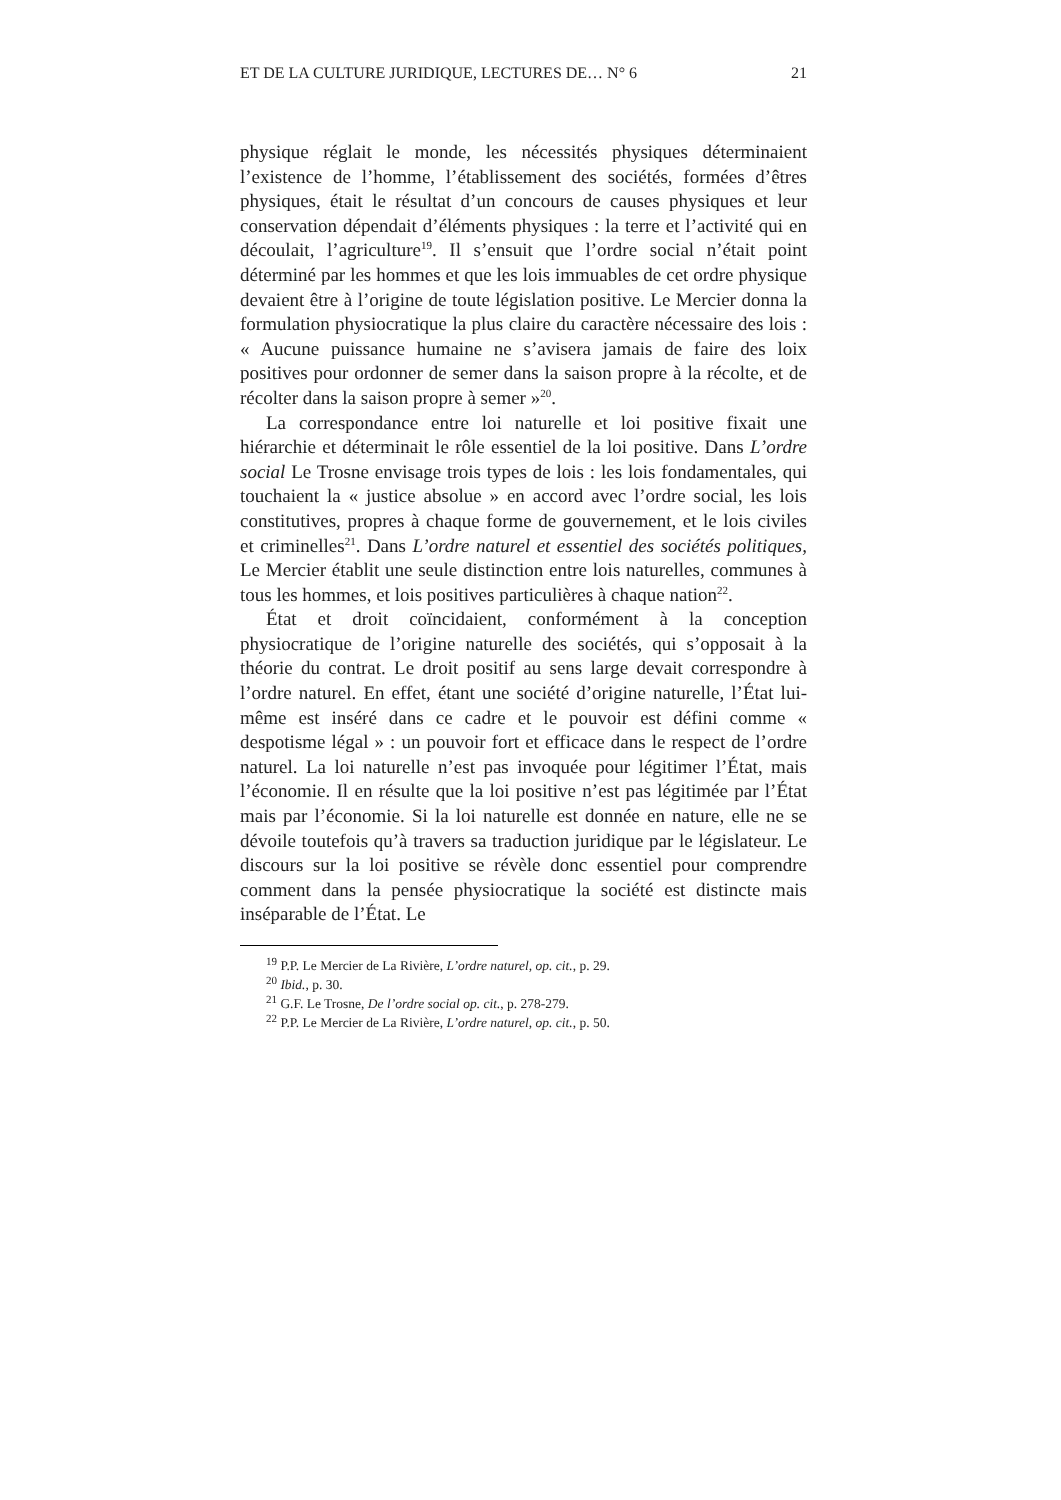ET DE LA CULTURE JURIDIQUE, LECTURES DE… N° 6 21
physique réglait le monde, les nécessités physiques déterminaient l’existence de l’homme, l’établissement des sociétés, formées d’êtres physiques, était le résultat d’un concours de causes physiques et leur conservation dépendait d’éléments physiques : la terre et l’activité qui en découlait, l’agriculture<sup>19</sup>. Il s’ensuit que l’ordre social n’était point déterminé par les hommes et que les lois immuables de cet ordre physique devaient être à l’origine de toute législation positive. Le Mercier donna la formulation physiocratique la plus claire du caractère nécessaire des lois : « Aucune puissance humaine ne s’avisera jamais de faire des loix positives pour ordonner de semer dans la saison propre à la récolte, et de récolter dans la saison propre à semer »<sup>20</sup>.
La correspondance entre loi naturelle et loi positive fixait une hiérarchie et déterminait le rôle essentiel de la loi positive. Dans L’ordre social Le Trosne envisage trois types de lois : les lois fondamentales, qui touchaient la « justice absolue » en accord avec l’ordre social, les lois constitutives, propres à chaque forme de gouvernement, et le lois civiles et criminelles<sup>21</sup>. Dans L’ordre naturel et essentiel des sociétés politiques, Le Mercier établit une seule distinction entre lois naturelles, communes à tous les hommes, et lois positives particulières à chaque nation<sup>22</sup>.
État et droit coïncidaient, conformément à la conception physiocratique de l’origine naturelle des sociétés, qui s’opposait à la théorie du contrat. Le droit positif au sens large devait correspondre à l’ordre naturel. En effet, étant une société d’origine naturelle, l’État lui-même est inséré dans ce cadre et le pouvoir est défini comme « despotisme légal » : un pouvoir fort et efficace dans le respect de l’ordre naturel. La loi naturelle n’est pas invoquée pour légitimer l’État, mais l’économie. Il en résulte que la loi positive n’est pas légitimée par l’État mais par l’économie. Si la loi naturelle est donnée en nature, elle ne se dévoile toutefois qu’à travers sa traduction juridique par le législateur. Le discours sur la loi positive se révèle donc essentiel pour comprendre comment dans la pensée physiocratique la société est distincte mais inséparable de l’État. Le
<sup>19</sup> P.P. Le Mercier de La Rivière, L’ordre naturel, op. cit., p. 29.
<sup>20</sup> Ibid., p. 30.
<sup>21</sup> G.F. Le Trosne, De l’ordre social op. cit., p. 278-279.
<sup>22</sup> P.P. Le Mercier de La Rivière, L’ordre naturel, op. cit., p. 50.